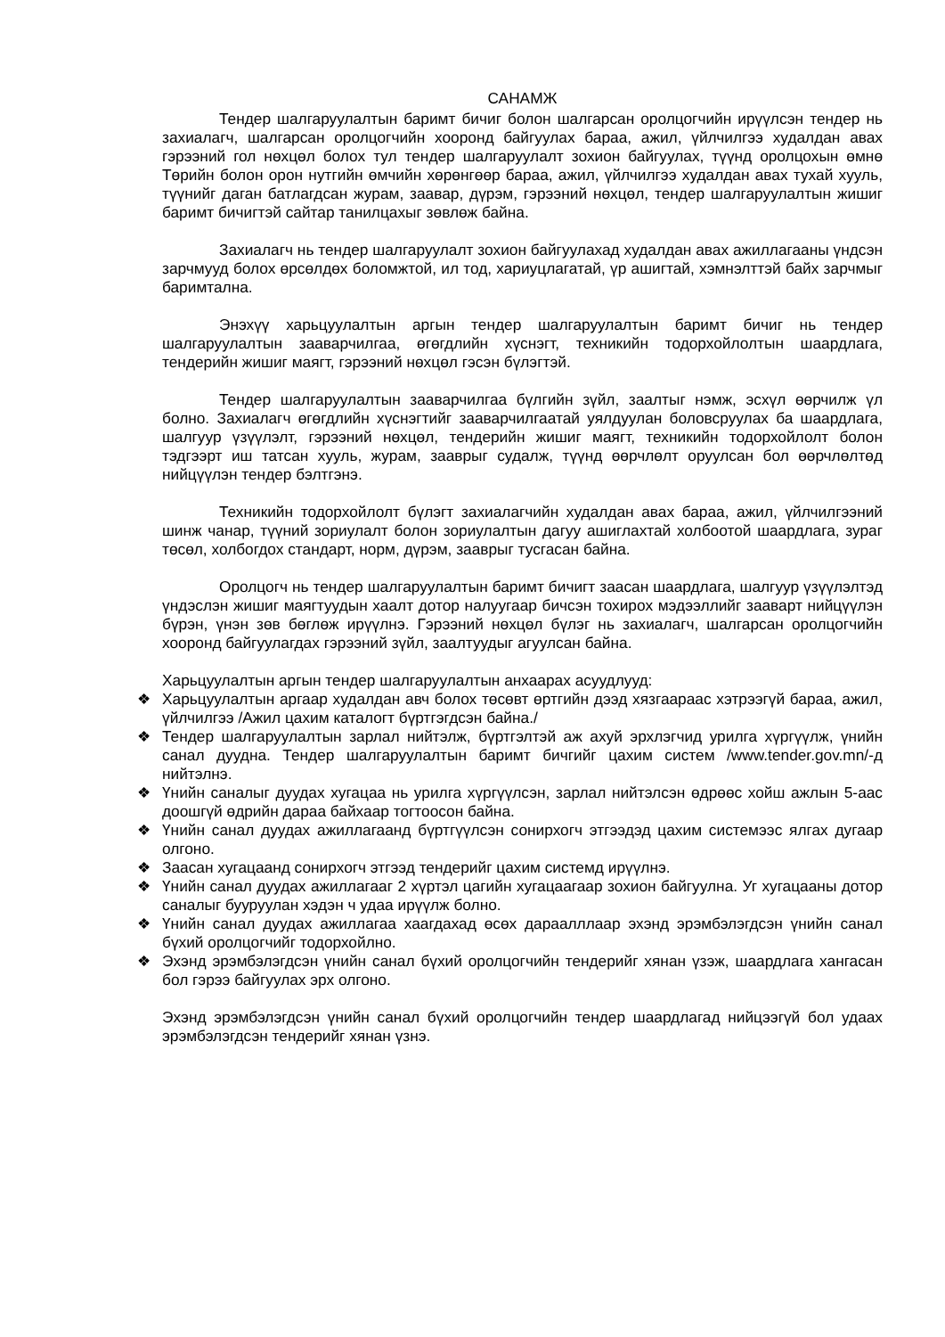САНАМЖ
Тендер шалгаруулалтын баримт бичиг болон шалгарсан оролцогчийн ирүүлсэн тендер нь захиалагч, шалгарсан оролцогчийн хооронд байгуулах бараа, ажил, үйлчилгээ худалдан авах гэрээний гол нөхцөл болох тул тендер шалгаруулалт зохион байгуулах, түүнд оролцохын өмнө Төрийн болон орон нутгийн өмчийн хөрөнгөөр бараа, ажил, үйлчилгээ худалдан авах тухай хууль, түүнийг даган батлагдсан журам, заавар, дүрэм, гэрээний нөхцөл, тендер шалгаруулалтын жишиг баримт бичигтэй сайтар танилцахыг зөвлөж байна.
Захиалагч нь тендер шалгаруулалт зохион байгуулахад худалдан авах ажиллагааны үндсэн зарчмууд болох өрсөлдөх боломжтой, ил тод, хариуцлагатай, үр ашигтай, хэмнэлттэй байх зарчмыг баримтална.
Энэхүү харьцуулалтын аргын тендер шалгаруулалтын баримт бичиг нь тендер шалгаруулалтын зааварчилгаа, өгөгдлийн хүснэгт, техникийн тодорхойлолтын шаардлага, тендерийн жишиг маягт, гэрээний нөхцөл гэсэн бүлэгтэй.
Тендер шалгаруулалтын зааварчилгаа бүлгийн зүйл, заалтыг нэмж, эсхүл өөрчилж үл болно. Захиалагч өгөгдлийн хүснэгтийг зааварчилгаатай уялдуулан боловсруулах ба шаардлага, шалгуур үзүүлэлт, гэрээний нөхцөл, тендерийн жишиг маягт, техникийн тодорхойлолт болон тэдгээрт иш татсан хууль, журам, зааврыг судалж, түүнд өөрчлөлт оруулсан бол өөрчлөлтөд нийцүүлэн тендер бэлтгэнэ.
Техникийн тодорхойлолт бүлэгт захиалагчийн худалдан авах бараа, ажил, үйлчилгээний шинж чанар, түүний зориулалт болон зориулалтын дагуу ашиглахтай холбоотой шаардлага, зураг төсөл, холбогдох стандарт, норм, дүрэм, зааврыг тусгасан байна.
Оролцогч нь тендер шалгаруулалтын баримт бичигт заасан шаардлага, шалгуур үзүүлэлтэд үндэслэн жишиг маягтуудын хаалт дотор налуугаар бичсэн тохирох мэдээллийг зааварт нийцүүлэн бүрэн, үнэн зөв бөглөж ирүүлнэ. Гэрээний нөхцөл бүлэг нь захиалагч, шалгарсан оролцогчийн хооронд байгуулагдах гэрээний зүйл, заалтуудыг агуулсан байна.
Харьцуулалтын аргын тендер шалгаруулалтын анхаарах асуудлууд:
❖ Харьцуулалтын аргаар худалдан авч болох төсөвт өртгийн дээд хязгаараас хэтрээгүй бараа, ажил, үйлчилгээ /Ажил цахим каталогт бүртгэгдсэн байна./
❖ Тендер шалгаруулалтын зарлал нийтэлж, бүртгэлтэй аж ахуй эрхлэгчид урилга хүргүүлж, үнийн санал дуудна. Тендер шалгаруулалтын баримт бичгийг цахим систем /www.tender.gov.mn/-д нийтэлнэ.
❖ Үнийн саналыг дуудах хугацаа нь урилга хүргүүлсэн, зарлал нийтэлсэн өдрөөс хойш ажлын 5-аас доошгүй өдрийн дараа байхаар тогтоосон байна.
❖ Үнийн санал дуудах ажиллагаанд бүртгүүлсэн сонирхогч этгээдэд цахим системээс ялгах дугаар олгоно.
❖ Заасан хугацаанд сонирхогч этгээд тендерийг цахим системд ирүүлнэ.
❖ Үнийн санал дуудах ажиллагааг 2 хүртэл цагийн хугацаагаар зохион байгуулна. Уг хугацааны дотор саналыг бууруулан хэдэн ч удаа ирүүлж болно.
❖ Үнийн санал дуудах ажиллагаа хаагдахад өсөх дараалллаар эхэнд эрэмбэлэгдсэн үнийн санал бүхий оролцогчийг тодорхойлно.
❖ Эхэнд эрэмбэлэгдсэн үнийн санал бүхий оролцогчийн тендерийг хянан үзэж, шаардлага хангасан бол гэрээ байгуулах эрх олгоно.
Эхэнд эрэмбэлэгдсэн үнийн санал бүхий оролцогчийн тендер шаардлагад нийцээгүй бол удаах эрэмбэлэгдсэн тендерийг хянан үзнэ.